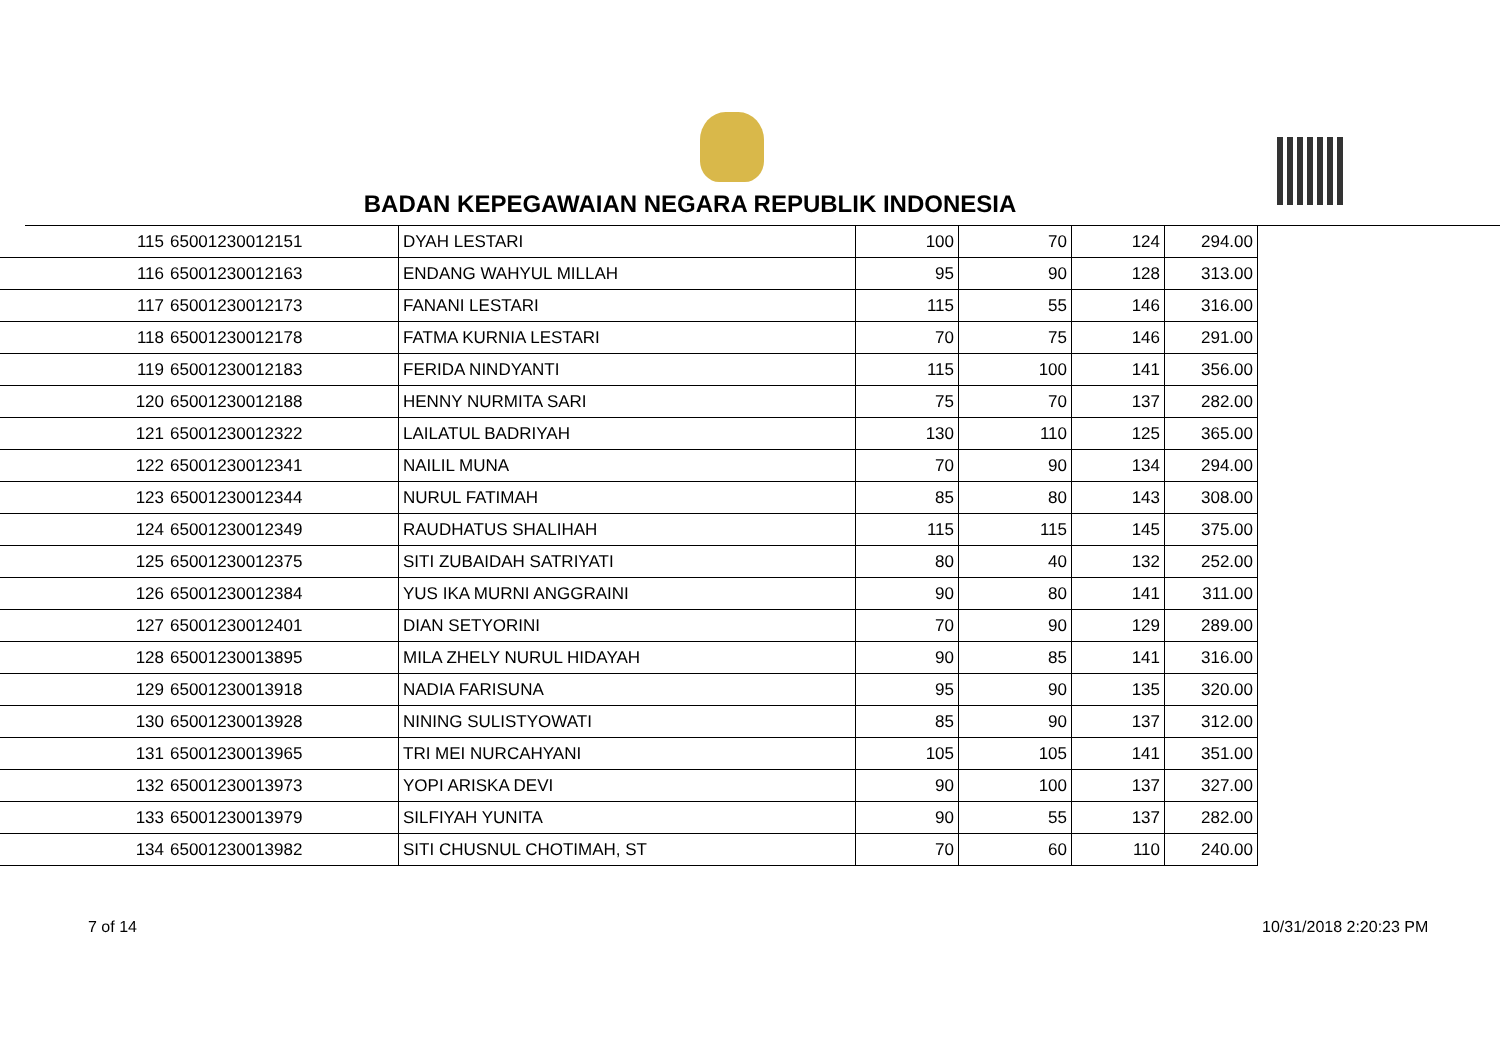BADAN KEPEGAWAIAN NEGARA REPUBLIK INDONESIA
| 115 | 65001230012151 | DYAH LESTARI | 100 | 70 | 124 | 294.00 |
| 116 | 65001230012163 | ENDANG WAHYUL MILLAH | 95 | 90 | 128 | 313.00 |
| 117 | 65001230012173 | FANANI LESTARI | 115 | 55 | 146 | 316.00 |
| 118 | 65001230012178 | FATMA KURNIA LESTARI | 70 | 75 | 146 | 291.00 |
| 119 | 65001230012183 | FERIDA NINDYANTI | 115 | 100 | 141 | 356.00 |
| 120 | 65001230012188 | HENNY NURMITA SARI | 75 | 70 | 137 | 282.00 |
| 121 | 65001230012322 | LAILATUL BADRIYAH | 130 | 110 | 125 | 365.00 |
| 122 | 65001230012341 | NAILIL MUNA | 70 | 90 | 134 | 294.00 |
| 123 | 65001230012344 | NURUL FATIMAH | 85 | 80 | 143 | 308.00 |
| 124 | 65001230012349 | RAUDHATUS SHALIHAH | 115 | 115 | 145 | 375.00 |
| 125 | 65001230012375 | SITI ZUBAIDAH SATRIYATI | 80 | 40 | 132 | 252.00 |
| 126 | 65001230012384 | YUS IKA MURNI ANGGRAINI | 90 | 80 | 141 | 311.00 |
| 127 | 65001230012401 | DIAN SETYORINI | 70 | 90 | 129 | 289.00 |
| 128 | 65001230013895 | MILA ZHELY NURUL HIDAYAH | 90 | 85 | 141 | 316.00 |
| 129 | 65001230013918 | NADIA FARISUNA | 95 | 90 | 135 | 320.00 |
| 130 | 65001230013928 | NINING SULISTYOWATI | 85 | 90 | 137 | 312.00 |
| 131 | 65001230013965 | TRI MEI NURCAHYANI | 105 | 105 | 141 | 351.00 |
| 132 | 65001230013973 | YOPI ARISKA DEVI | 90 | 100 | 137 | 327.00 |
| 133 | 65001230013979 | SILFIYAH YUNITA | 90 | 55 | 137 | 282.00 |
| 134 | 65001230013982 | SITI CHUSNUL CHOTIMAH, ST | 70 | 60 | 110 | 240.00 |
7 of 14 10/31/2018 2:20:23 PM